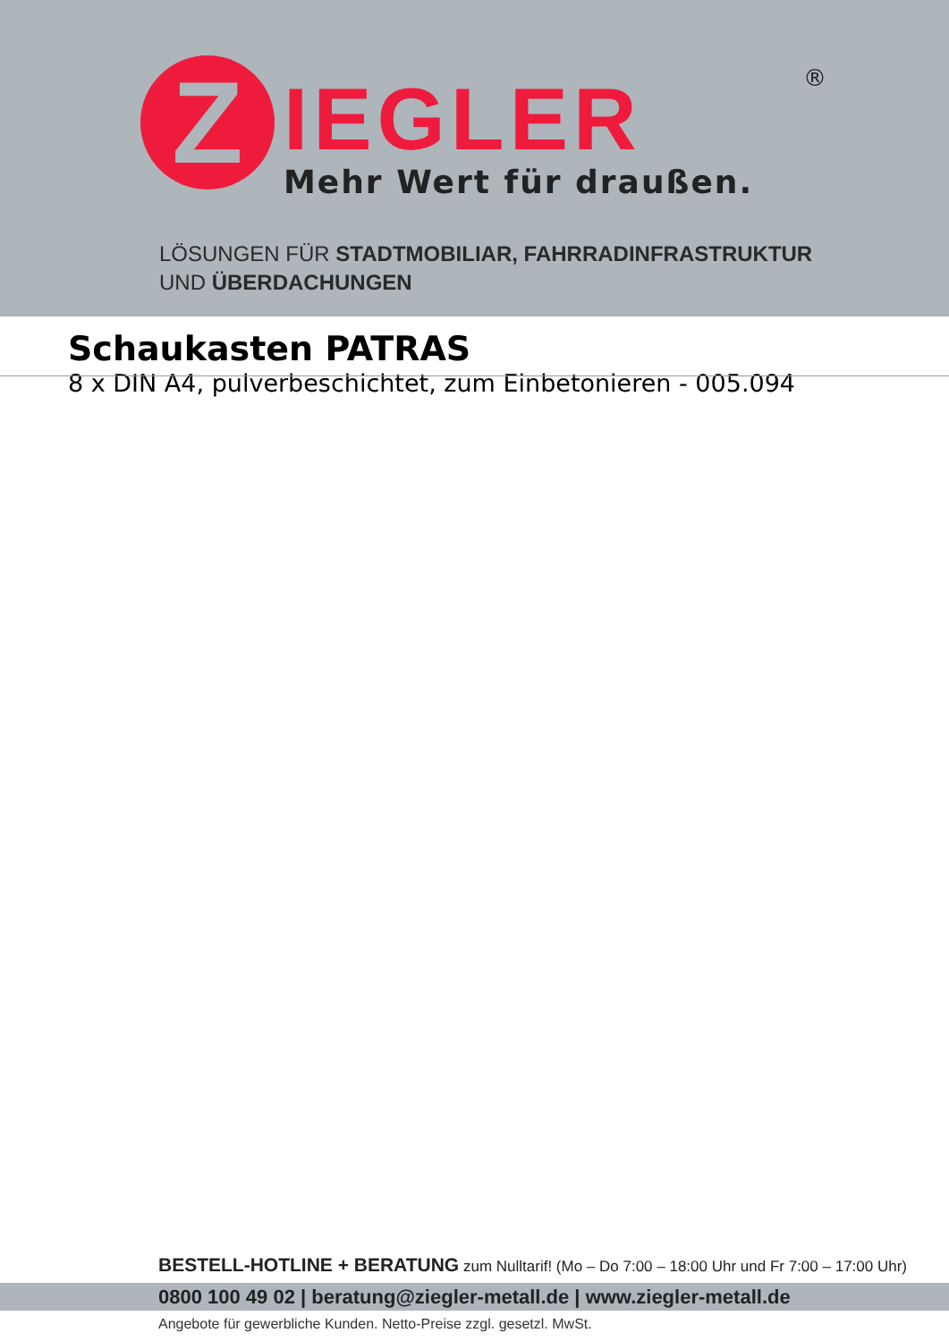Z
IEGLER
Mehr Wert für draußen.
®
LÖSUNGEN FÜR STADTMOBILIAR, FAHRRADINFRASTRUKTUR
UND ÜBERDACHUNGEN
Schaukasten PATRAS
8 x DIN A4, pulverbeschichtet, zum Einbetonieren - 005.094
BESTELL-HOTLINE + BERATUNG zum Nulltarif! (Mo – Do 7:00 – 18:00 Uhr und Fr 7:00 – 17:00 Uhr)
0800 100 49 02 | beratung@ziegler-metall.de | www.ziegler-metall.de
Angebote für gewerbliche Kunden. Netto-Preise zzgl. gesetzl. MwSt.